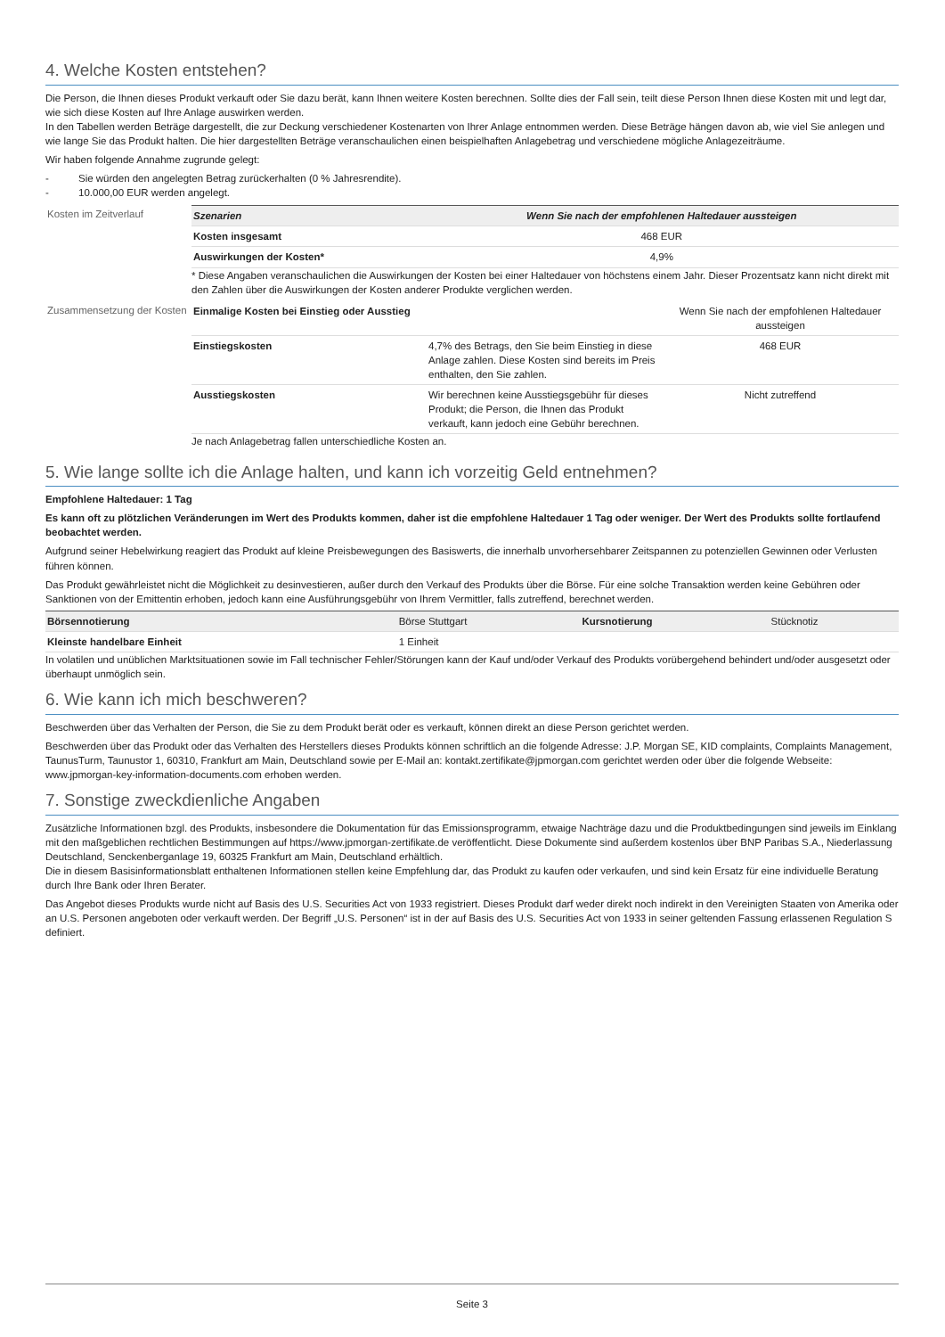4. Welche Kosten entstehen?
Die Person, die Ihnen dieses Produkt verkauft oder Sie dazu berät, kann Ihnen weitere Kosten berechnen. Sollte dies der Fall sein, teilt diese Person Ihnen diese Kosten mit und legt dar, wie sich diese Kosten auf Ihre Anlage auswirken werden.
In den Tabellen werden Beträge dargestellt, die zur Deckung verschiedener Kostenarten von Ihrer Anlage entnommen werden. Diese Beträge hängen davon ab, wie viel Sie anlegen und wie lange Sie das Produkt halten. Die hier dargestellten Beträge veranschaulichen einen beispielhaften Anlagebetrag und verschiedene mögliche Anlagezeiträume.
Wir haben folgende Annahme zugrunde gelegt:
- Sie würden den angelegten Betrag zurückerhalten (0 % Jahresrendite).
- 10.000,00 EUR werden angelegt.
Kosten im Zeitverlauf
| Szenarien | Wenn Sie nach der empfohlenen Haltedauer aussteigen |
| --- | --- |
| Kosten insgesamt | 468 EUR |
| Auswirkungen der Kosten* | 4,9% |
* Diese Angaben veranschaulichen die Auswirkungen der Kosten bei einer Haltedauer von höchstens einem Jahr. Dieser Prozentsatz kann nicht direkt mit den Zahlen über die Auswirkungen der Kosten anderer Produkte verglichen werden.
Zusammensetzung der Kosten
| Einmalige Kosten bei Einstieg oder Ausstieg | | Wenn Sie nach der empfohlenen Haltedauer aussteigen |
| --- | --- | --- |
| Einstiegskosten | 4,7% des Betrags, den Sie beim Einstieg in diese Anlage zahlen. Diese Kosten sind bereits im Preis enthalten, den Sie zahlen. | 468 EUR |
| Ausstiegskosten | Wir berechnen keine Ausstiegsgebühr für dieses Produkt; die Person, die Ihnen das Produkt verkauft, kann jedoch eine Gebühr berechnen. | Nicht zutreffend |
Je nach Anlagebetrag fallen unterschiedliche Kosten an.
5. Wie lange sollte ich die Anlage halten, und kann ich vorzeitig Geld entnehmen?
Empfohlene Haltedauer: 1 Tag
Es kann oft zu plötzlichen Veränderungen im Wert des Produkts kommen, daher ist die empfohlene Haltedauer 1 Tag oder weniger. Der Wert des Produkts sollte fortlaufend beobachtet werden.
Aufgrund seiner Hebelwirkung reagiert das Produkt auf kleine Preisbewegungen des Basiswerts, die innerhalb unvorhersehbarer Zeitspannen zu potenziellen Gewinnen oder Verlusten führen können.
Das Produkt gewährleistet nicht die Möglichkeit zu desinvestieren, außer durch den Verkauf des Produkts über die Börse. Für eine solche Transaktion werden keine Gebühren oder Sanktionen von der Emittentin erhoben, jedoch kann eine Ausführungsgebühr von Ihrem Vermittler, falls zutreffend, berechnet werden.
| Börsennotierung | Börse Stuttgart | Kursnotierung | Stücknotiz |
| Kleinste handelbare Einheit | 1 Einheit | | |
In volatilen und unüblichen Marktsituationen sowie im Fall technischer Fehler/Störungen kann der Kauf und/oder Verkauf des Produkts vorübergehend behindert und/oder ausgesetzt oder überhaupt unmöglich sein.
6. Wie kann ich mich beschweren?
Beschwerden über das Verhalten der Person, die Sie zu dem Produkt berät oder es verkauft, können direkt an diese Person gerichtet werden.
Beschwerden über das Produkt oder das Verhalten des Herstellers dieses Produkts können schriftlich an die folgende Adresse: J.P. Morgan SE, KID complaints, Complaints Management, TaunusTurm, Taunustor 1, 60310, Frankfurt am Main, Deutschland sowie per E-Mail an: kontakt.zertifikate@jpmorgan.com gerichtet werden oder über die folgende Webseite: www.jpmorgan-key-information-documents.com erhoben werden.
7. Sonstige zweckdienliche Angaben
Zusätzliche Informationen bzgl. des Produkts, insbesondere die Dokumentation für das Emissionsprogramm, etwaige Nachträge dazu und die Produktbedingungen sind jeweils im Einklang mit den maßgeblichen rechtlichen Bestimmungen auf https://www.jpmorgan-zertifikate.de veröffentlicht. Diese Dokumente sind außerdem kostenlos über BNP Paribas S.A., Niederlassung Deutschland, Senckenberganlage 19, 60325 Frankfurt am Main, Deutschland erhältlich.
Die in diesem Basisinformationsblatt enthaltenen Informationen stellen keine Empfehlung dar, das Produkt zu kaufen oder verkaufen, und sind kein Ersatz für eine individuelle Beratung durch Ihre Bank oder Ihren Berater.
Das Angebot dieses Produkts wurde nicht auf Basis des U.S. Securities Act von 1933 registriert. Dieses Produkt darf weder direkt noch indirekt in den Vereinigten Staaten von Amerika oder an U.S. Personen angeboten oder verkauft werden. Der Begriff „U.S. Personen“ ist in der auf Basis des U.S. Securities Act von 1933 in seiner geltenden Fassung erlassenen Regulation S definiert.
Seite 3